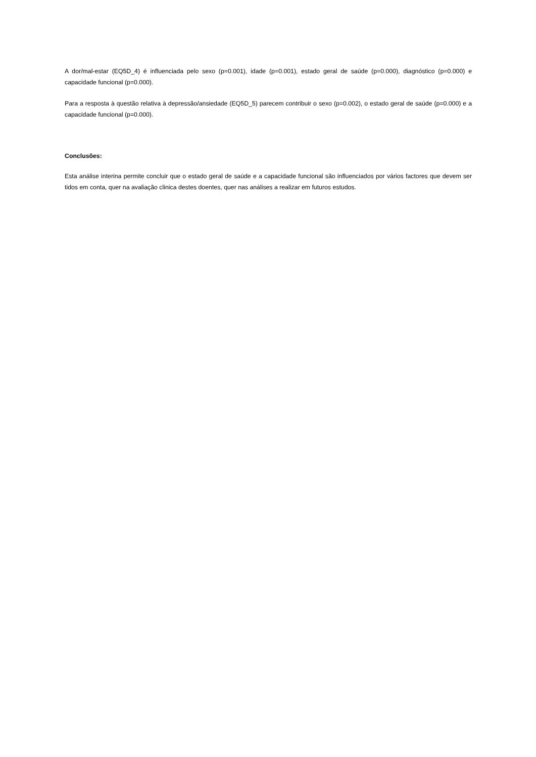A dor/mal-estar (EQ5D_4) é influenciada pelo sexo (p=0.001), idade (p=0.001), estado geral de saúde (p=0.000), diagnóstico (p=0.000) e capacidade funcional (p=0.000).
Para a resposta à questão relativa à depressão/ansiedade (EQ5D_5) parecem contribuir o sexo (p=0.002), o estado geral de saúde (p=0.000) e a capacidade funcional (p=0.000).
Conclusões:
Esta análise interina permite concluir que o estado geral de saúde e a capacidade funcional são influenciados por vários factores que devem ser tidos em conta, quer na avaliação clinica destes doentes, quer nas análises a realizar em futuros estudos.